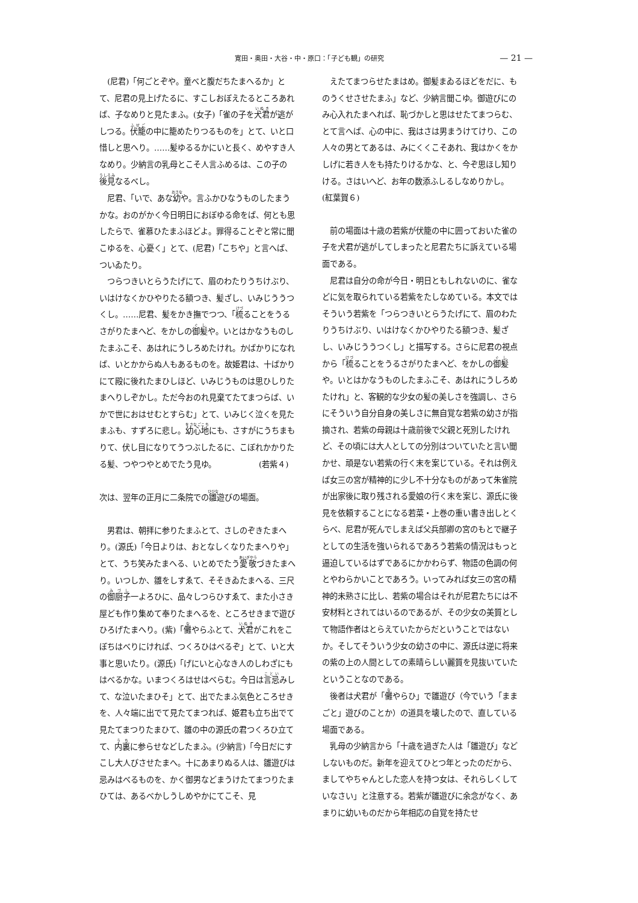寛田・奥田・大谷・中・原口：「子ども観」の研究 — 21 —
(尼君)「何ごとぞや。童べと腹だちたまへるか」とて、尼君の見上げたるに、すこしおぼえたるところあれば、子なめりと見たまふ。(女子)「雀の子を犬君が逃がしつる。伏籠の中に籠めたりつるものを」とて、いと口惜しと思へり。……髪ゆるるかにいと長く、めやすき人なめり。少納言の乳母とこそ人言ふめるは、この子の後見なるべし。
尼君、「いで、あな幼や。言ふかひなうものしたまうかな。おのがかく今日明日におぼゆる命をば、何とも思したらで、雀慕ひたまふほどよ。罪得ることぞと常に聞こゆるを、心憂く」とて、(尼君)「こちや」と言へば、ついゐたり。
つらつきいとらうたげにて、眉のわたりうちけぶり、いはけなくかひやりたる額つき、髪ざし、いみじううつくし。……尼君、髪をかき撫でつつ、「梳ることをうるさがりたまへど、をかしの御髪や。いとはかなうものしたまふこそ、あはれにうしろめたけれ。かばかりになれば、いとかからぬ人もあるものを。故姫君は、十ばかりにて殿に後れたまひしほど、いみじうものは思ひしりたまへりしぞかし。ただ今おのれ見棄てたてまつらば、いかで世におはせむとすらむ」とて、いみじく泣くを見たまふも、すずろに悲し。幼心地にも、さすがにうちまもりて、伏し目になりてうつぶしたるに、こぼれかかりたる髪、つやつやとめでたう見ゆ。　　　　　　(若紫４)
次は、翌年の正月に二条院での雛遊びの場面。
男君は、朝拝に参りたまふとて、さしのぞきたまへり。(源氏)「今日よりは、おとなしくなりたまへりや」とて、うち笑みたまへる、いとめでたう愛敬づきたまへり。いつしか、雛をしすゑて、そそきゐたまへる、三尺の御厨子一よろひに、品々しつらひすゑて、また小さき屋ども作り集めて奉りたまへるを、ところせきまで遊びひろげたまへり。(紫)「儺やらふとて、犬君がこれをこぼちはべりにければ、つくろひはべるぞ」とて、いと大事と思いたり。(源氏)「げにいと心なき人のしわざにもはべるかな。いまつくろはせはべらむ。今日は言忌みして、な泣いたまひそ」とて、出でたまふ気色ところせきを、人々端に出でて見たてまつれば、姫君も立ち出でて見たてまつりたまひて、雛の中の源氏の君つくろひ立てて、内裏に参らせなどしたまふ。(少納言)「今日だにすこし大人びさせたまへ。十にあまりぬる人は、雛遊びは忌みはべるものを、かく御男などまうけたてまつりたまひては、あるべかしうしめやかにてこそ、見
　えたてまつらせたまはめ。御髪まゐるほどをだに、ものうくせさせたまふ」など、少納言聞こゆ。御遊びにのみ心入れたまへれば、恥づかしと思はせたてまつらむ、とて言へば、心の中に、我はさは男まうけてけり、この人々の男とてあるは、みにくくこそあれ、我はかくをかしげに若き人をも持たりけるかな、と、今ぞ思ほし知りける。さはいへど、お年の数添ふしるしなめりかし。　　　　(紅葉賀６)
前の場面は十歳の若紫が伏籠の中に囲っておいた雀の子を犬君が逃がしてしまったと尼君たちに訴えている場面である。
尼君は自分の命が今日・明日ともしれないのに、雀などに気を取られている若紫をたしなめている。本文ではそういう若紫を「つらつきいとらうたげにて、眉のわたりうちけぶり、いはけなくかひやりたる額つき、髪ざし、いみじううつくし」と描写する。さらに尼君の視点から「梳ることをうるさがりたまへど、をかしの御髪や。いとはかなうものしたまふこそ、あはれにうしろめたけれ」と、客観的な少女の髪の美しさを強調し、さらにそういう自分自身の美しさに無自覚な若紫の幼さが指摘され、若紫の母親は十歳前後で父親と死別したけれど、その頃には大人としての分別はついていたと言い聞かせ、頑是ない若紫の行く末を案じている。それは例えば女三の宮が精神的に少し不十分なものがあって朱雀院が出家後に取り残される愛娘の行く末を案じ、源氏に後見を依頼することになる若菜・上巻の重い書き出しとくらべ、尼君が死んでしまえば父兵部卿の宮のもとで継子としての生活を強いられるであろう若紫の情況はもっと逼迫しているはずであるにかかわらず、物語の色調の何とやわらかいことであろう。いってみれば女三の宮の精神的未熟さに比し、若紫の場合はそれが尼君たちには不安材料とされてはいるのであるが、その少女の美質として物語作者はとらえていたからだということではないか。そしてそういう少女の幼さの中に、源氏は逆に将来の紫の上の人間としての素晴らしい麗質を見抜いていたということなのである。
後者は犬君が「儺やらひ」で雛遊び（今でいう「ままごと」遊びのことか）の道具を壊したので、直している場面である。
乳母の少納言から「十歳を過ぎた人は「雛遊び」などしないものだ。新年を迎えてひとつ年とったのだから、ましてやちゃんとした恋人を持つ女は、それらしくしていなさい」と注意する。若紫が雛遊びに余念がなく、あまりに幼いものだから年相応の自覚を持たせ